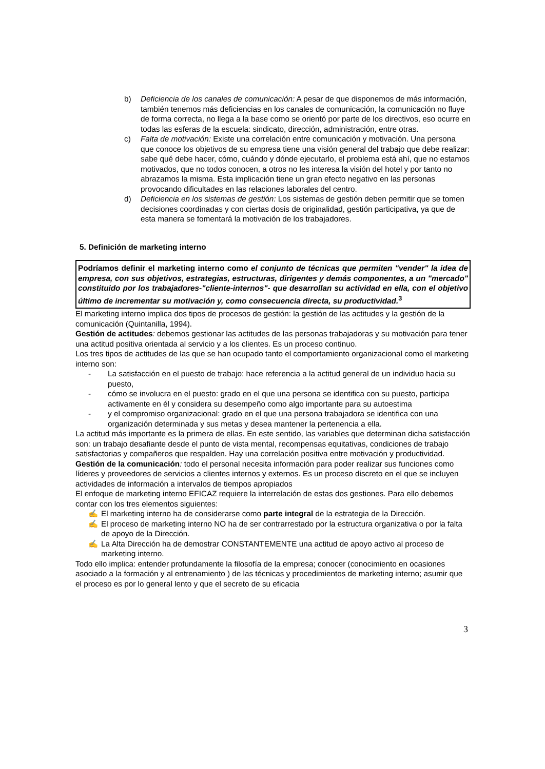b) Deficiencia de los canales de comunicación: A pesar de que disponemos de más información, también tenemos más deficiencias en los canales de comunicación, la comunicación no fluye de forma correcta, no llega a la base como se orientó por parte de los directivos, eso ocurre en todas las esferas de la escuela: sindicato, dirección, administración, entre otras.
c) Falta de motivación: Existe una correlación entre comunicación y motivación. Una persona que conoce los objetivos de su empresa tiene una visión general del trabajo que debe realizar: sabe qué debe hacer, cómo, cuándo y dónde ejecutarlo, el problema está ahí, que no estamos motivados, que no todos conocen, a otros no les interesa la visión del hotel y por tanto no abrazamos la misma. Esta implicación tiene un gran efecto negativo en las personas provocando dificultades en las relaciones laborales del centro.
d) Deficiencia en los sistemas de gestión: Los sistemas de gestión deben permitir que se tomen decisiones coordinadas y con ciertas dosis de originalidad, gestión participativa, ya que de esta manera se fomentará la motivación de los trabajadores.
5. Definición de marketing interno
Podríamos definir el marketing interno como el conjunto de técnicas que permiten "vender" la idea de empresa, con sus objetivos, estrategias, estructuras, dirigentes y demás componentes, a un "mercado" constituido por los trabajadores-"cliente-internos"- que desarrollan su actividad en ella, con el objetivo último de incrementar su motivación y, como consecuencia directa, su productividad.<sup>3</sup>
El marketing interno implica dos tipos de procesos de gestión: la gestión de las actitudes y la gestión de la comunicación (Quintanilla, 1994).
Gestión de actitudes: debemos gestionar las actitudes de las personas trabajadoras y su motivación para tener una actitud positiva orientada al servicio y a los clientes. Es un proceso continuo.
Los tres tipos de actitudes de las que se han ocupado tanto el comportamiento organizacional como el marketing interno son:
- La satisfacción en el puesto de trabajo: hace referencia a la actitud general de un individuo hacia su puesto,
- cómo se involucra en el puesto: grado en el que una persona se identifica con su puesto, participa activamente en él y considera su desempeño como algo importante para su autoestima
- y el compromiso organizacional: grado en el que una persona trabajadora se identifica con una organización determinada y sus metas y desea mantener la pertenencia a ella.
La actitud más importante es la primera de ellas. En este sentido, las variables que determinan dicha satisfacción son: un trabajo desafiante desde el punto de vista mental, recompensas equitativas, condiciones de trabajo satisfactorias y compañeros que respalden. Hay una correlación positiva entre motivación y productividad.
Gestión de la comunicación: todo el personal necesita información para poder realizar sus funciones como líderes y proveedores de servicios a clientes internos y externos. Es un proceso discreto en el que se incluyen actividades de información a intervalos de tiempos apropiados
El enfoque de marketing interno EFICAZ requiere la interrelación de estas dos gestiones. Para ello debemos contar con los tres elementos siguientes:
✍ El marketing interno ha de considerarse como parte integral de la estrategia de la Dirección.
✍ El proceso de marketing interno NO ha de ser contrarrestado por la estructura organizativa o por la falta de apoyo de la Dirección.
✍ La Alta Dirección ha de demostrar CONSTANTEMENTE una actitud de apoyo activo al proceso de marketing interno.
Todo ello implica: entender profundamente la filosofía de la empresa; conocer (conocimiento en ocasiones asociado a la formación y al entrenamiento ) de las técnicas y procedimientos de marketing interno; asumir que el proceso es por lo general lento y que el secreto de su eficacia
3